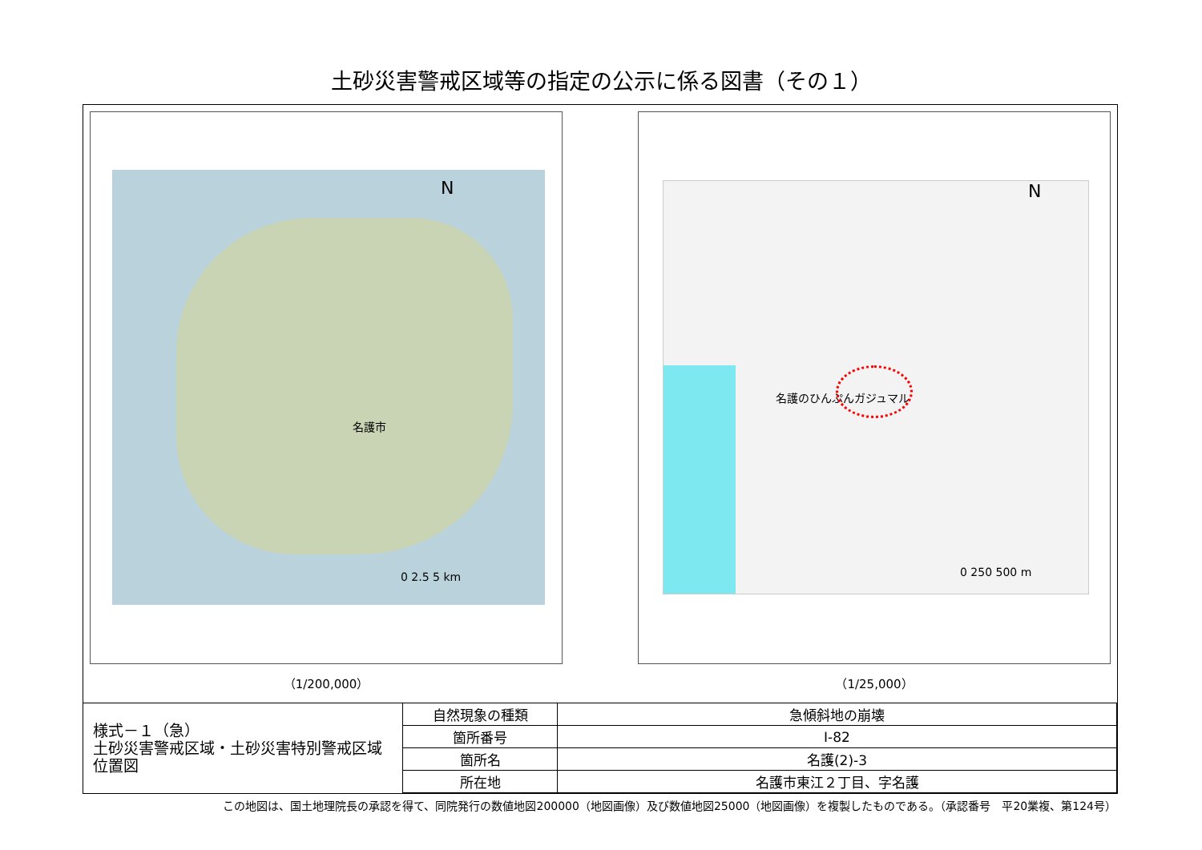土砂災害警戒区域等の指定の公示に係る図書（その１）
名護市
N
0 2.5 5 km
（1/200,000）
名護のひんぷんガジュマル
N
0 250 500 m
（1/25,000）
| 様式－１（急） 土砂災害警戒区域・土砂災害特別警戒区域 位置図 | 自然現象の種類 | 急傾斜地の崩壊 |
| | 箇所番号 | Ⅰ-82 |
| | 箇所名 | 名護(2)-3 |
| | 所在地 | 名護市東江２丁目、字名護 |
この地図は、国土地理院長の承認を得て、同院発行の数値地図200000（地図画像）及び数値地図25000（地図画像）を複製したものである。（承認番号　平20業複、第124号）